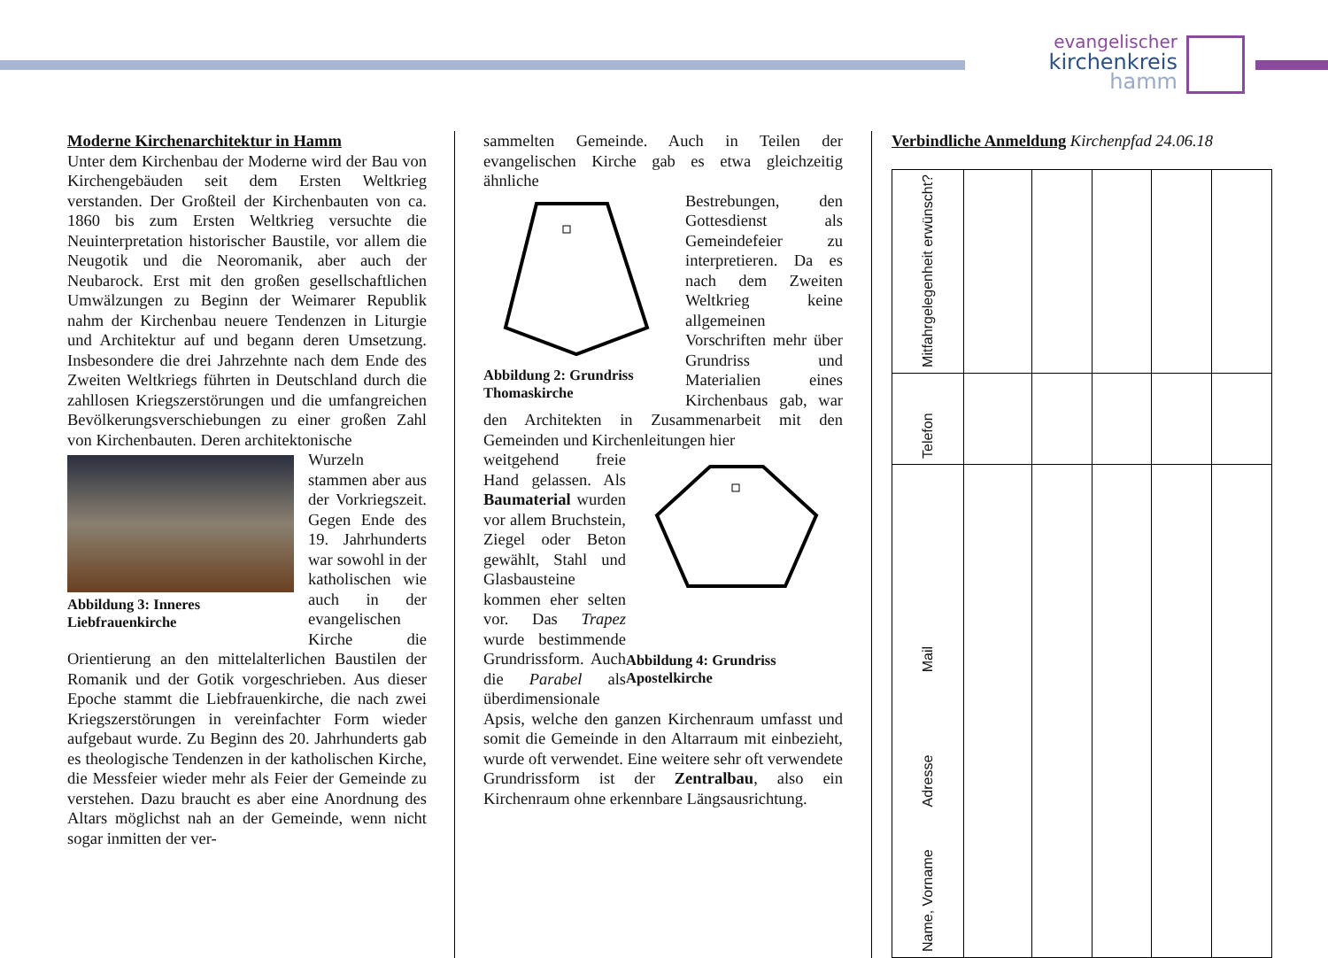evangelischer
kirchenkreis hamm
Moderne Kirchenarchitektur in Hamm
Unter dem Kirchenbau der Moderne wird der Bau von Kirchengebäuden seit dem Ersten Weltkrieg verstanden. Der Großteil der Kirchenbauten von ca. 1860 bis zum Ersten Weltkrieg versuchte die Neuinterpretation historischer Baustile, vor allem die Neugotik und die Neoromanik, aber auch der Neubarock. Erst mit den großen gesellschaftlichen Umwälzungen zu Beginn der Weimarer Republik nahm der Kirchenbau neuere Tendenzen in Liturgie und Architektur auf und begann deren Umsetzung. Insbesondere die drei Jahrzehnte nach dem Ende des Zweiten Weltkriegs führten in Deutschland durch die zahllosen Kriegszerstörungen und die umfangreichen Bevölkerungsverschiebungen zu einer großen Zahl von Kirchenbauten. Deren architektonische
Abbildung 3: Inneres Liebfrauenkirche
Wurzeln stammen aber aus der Vorkriegszeit. Gegen Ende des 19. Jahrhunderts war sowohl in der katholischen wie auch in der evangelischen Kirche die Orientierung an den mittelalterlichen Baustilen der Romanik und der Gotik vorgeschrieben. Aus dieser Epoche stammt die Liebfrauenkirche, die nach zwei Kriegszerstörungen in vereinfachter Form wieder aufgebaut wurde. Zu Beginn des 20. Jahrhunderts gab es theologische Tendenzen in der katholischen Kirche, die Messfeier wieder mehr als Feier der Gemeinde zu verstehen. Dazu braucht es aber eine Anordnung des Altars möglichst nah an der Gemeinde, wenn nicht sogar inmitten der ver-
sammelten Gemeinde. Auch in Teilen der evangelischen Kirche gab es etwa gleichzeitig ähnliche
Abbildung 2: Grundriss Thomaskirche
Bestrebungen, den Gottesdienst als Gemeindefeier zu interpretieren. Da es nach dem Zweiten Weltkrieg keine allgemeinen Vorschriften mehr über Grundriss und Materialien eines Kirchenbaus gab, war den Architekten in Zusammenarbeit mit den Gemeinden und Kirchenleitungen hier
Abbildung 4: Grundriss Apostelkirche
weitgehend freie Hand gelassen. Als Baumaterial wurden vor allem Bruchstein, Ziegel oder Beton gewählt, Stahl und Glasbausteine kommen eher selten vor. Das Trapez wurde bestimmende Grundrissform. Auch die Parabel als überdimensionale Apsis, welche den ganzen Kirchenraum umfasst und somit die Gemeinde in den Altarraum mit einbezieht, wurde oft verwendet. Eine weitere sehr oft verwendete Grundrissform ist der Zentralbau, also ein Kirchenraum ohne erkennbare Längsausrichtung.
Verbindliche Anmeldung Kirchenpfad 24.06.18
| Mitfahrgelegenheit erwünscht? | | | | | |
| Telefon | | | | | |
| Name, Vorname Adresse Mail | | | | | |